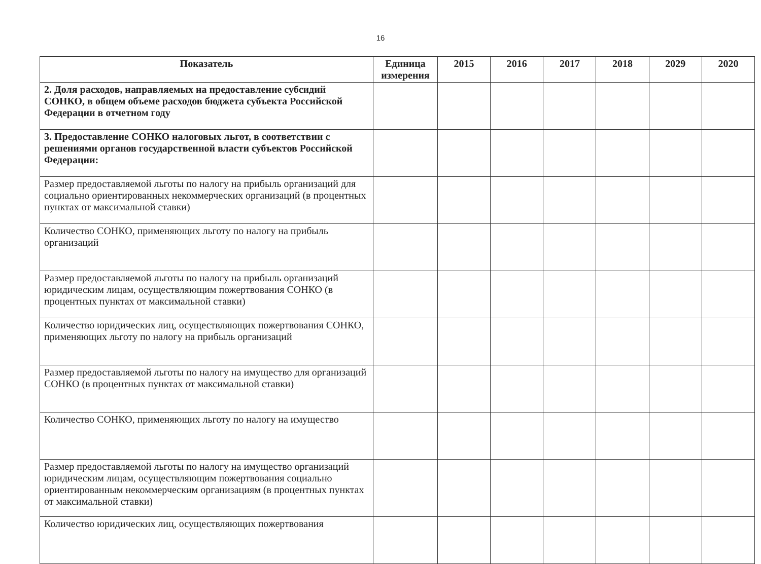16
| Показатель | Единица измерения | 2015 | 2016 | 2017 | 2018 | 2029 | 2020 |
| --- | --- | --- | --- | --- | --- | --- | --- |
| 2. Доля расходов, направляемых на предоставление субсидий СОНКО, в общем объеме расходов бюджета субъекта Российской Федерации в отчетном году | | | | | | | |
| 3. Предоставление СОНКО налоговых льгот, в соответствии с решениями органов государственной власти субъектов Российской Федерации: | | | | | | | |
| Размер предоставляемой льготы по налогу на прибыль организаций для социально ориентированных некоммерческих организаций (в процентных пунктах от максимальной ставки) | | | | | | | |
| Количество СОНКО, применяющих льготу по налогу на прибыль организаций | | | | | | | |
| Размер предоставляемой льготы по налогу на прибыль организаций юридическим лицам, осуществляющим пожертвования СОНКО (в процентных пунктах от максимальной ставки) | | | | | | | |
| Количество юридических лиц, осуществляющих пожертвования СОНКО, применяющих льготу по налогу на прибыль организаций | | | | | | | |
| Размер предоставляемой льготы по налогу на имущество для организаций СОНКО (в процентных пунктах от максимальной ставки) | | | | | | | |
| Количество СОНКО, применяющих льготу по налогу на имущество | | | | | | | |
| Размер предоставляемой льготы по налогу на имущество организаций юридическим лицам, осуществляющим пожертвования социально ориентированным некоммерческим организациям (в процентных пунктах от максимальной ставки) | | | | | | | |
| Количество юридических лиц, осуществляющих пожертвования | | | | | | | |